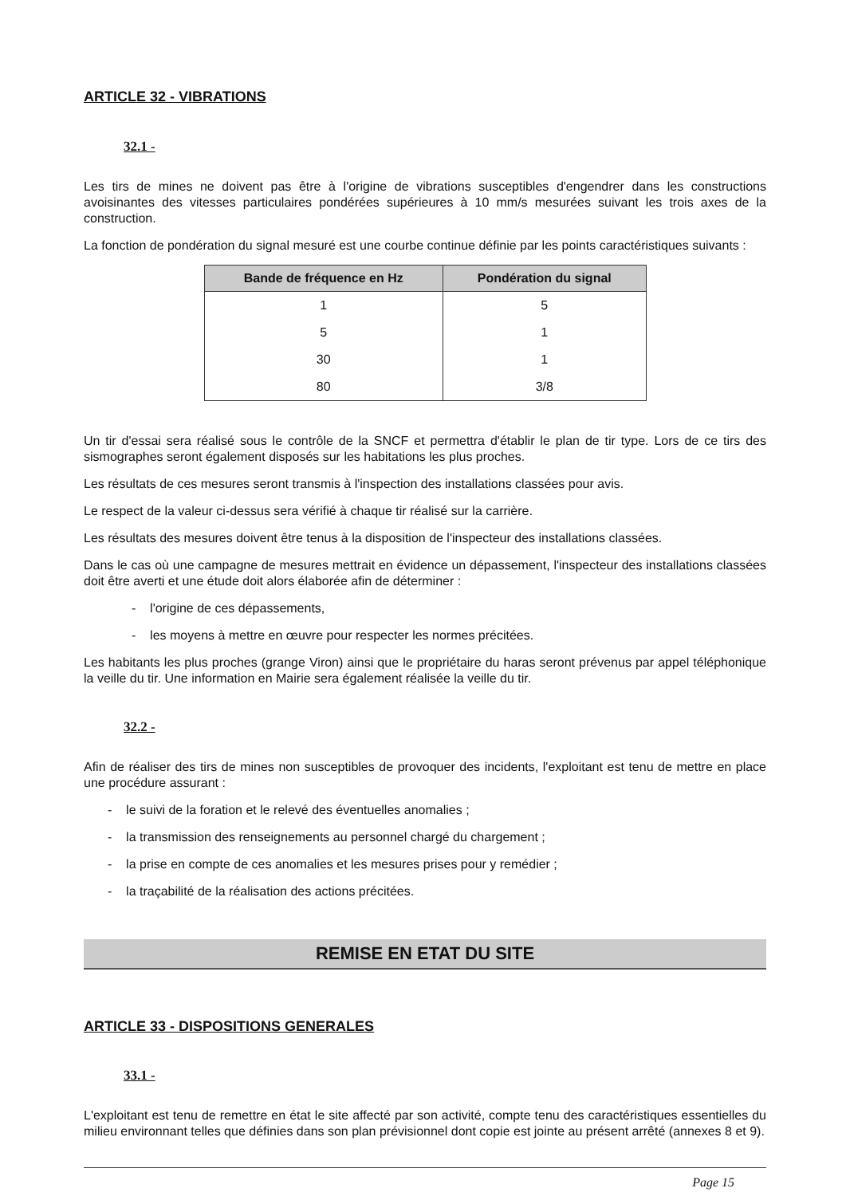ARTICLE 32 - VIBRATIONS
32.1 -
Les tirs de mines ne doivent pas être à l'origine de vibrations susceptibles d'engendrer dans les constructions avoisinantes des vitesses particulaires pondérées supérieures à 10 mm/s mesurées suivant les trois axes de la construction.
La fonction de pondération du signal mesuré est une courbe continue définie par les points caractéristiques suivants :
| Bande de fréquence en Hz | Pondération du signal |
| --- | --- |
| 1 | 5 |
| 5 | 1 |
| 30 | 1 |
| 80 | 3/8 |
Un tir d'essai sera réalisé sous le contrôle de la SNCF et permettra d'établir le plan de tir type. Lors de ce tirs des sismographes seront également disposés sur les habitations les plus proches.
Les résultats de ces mesures seront transmis à l'inspection des installations classées pour avis.
Le respect de la valeur ci-dessus sera vérifié à chaque tir réalisé sur la carrière.
Les résultats des mesures doivent être tenus à la disposition de l'inspecteur des installations classées.
Dans le cas où une campagne de mesures mettrait en évidence un dépassement, l'inspecteur des installations classées doit être averti et une étude doit alors élaborée afin de déterminer :
- l'origine de ces dépassements,
- les moyens à mettre en œuvre pour respecter les normes précitées.
Les habitants les plus proches (grange Viron) ainsi que le propriétaire du haras seront prévenus par appel téléphonique la veille du tir. Une information en Mairie sera également réalisée la veille du tir.
32.2 -
Afin de réaliser des tirs de mines non susceptibles de provoquer des incidents, l'exploitant est tenu de mettre en place une procédure assurant :
- le suivi de la foration et le relevé des éventuelles anomalies ;
- la transmission des renseignements au personnel chargé du chargement ;
- la prise en compte de ces anomalies et les mesures prises pour y remédier ;
- la traçabilité de la réalisation des actions précitées.
REMISE EN ETAT DU SITE
ARTICLE 33 - DISPOSITIONS GENERALES
33.1 -
L'exploitant est tenu de remettre en état le site affecté par son activité, compte tenu des caractéristiques essentielles du milieu environnant telles que définies dans son plan prévisionnel dont copie est jointe au présent arrêté (annexes 8 et 9).
Page 15